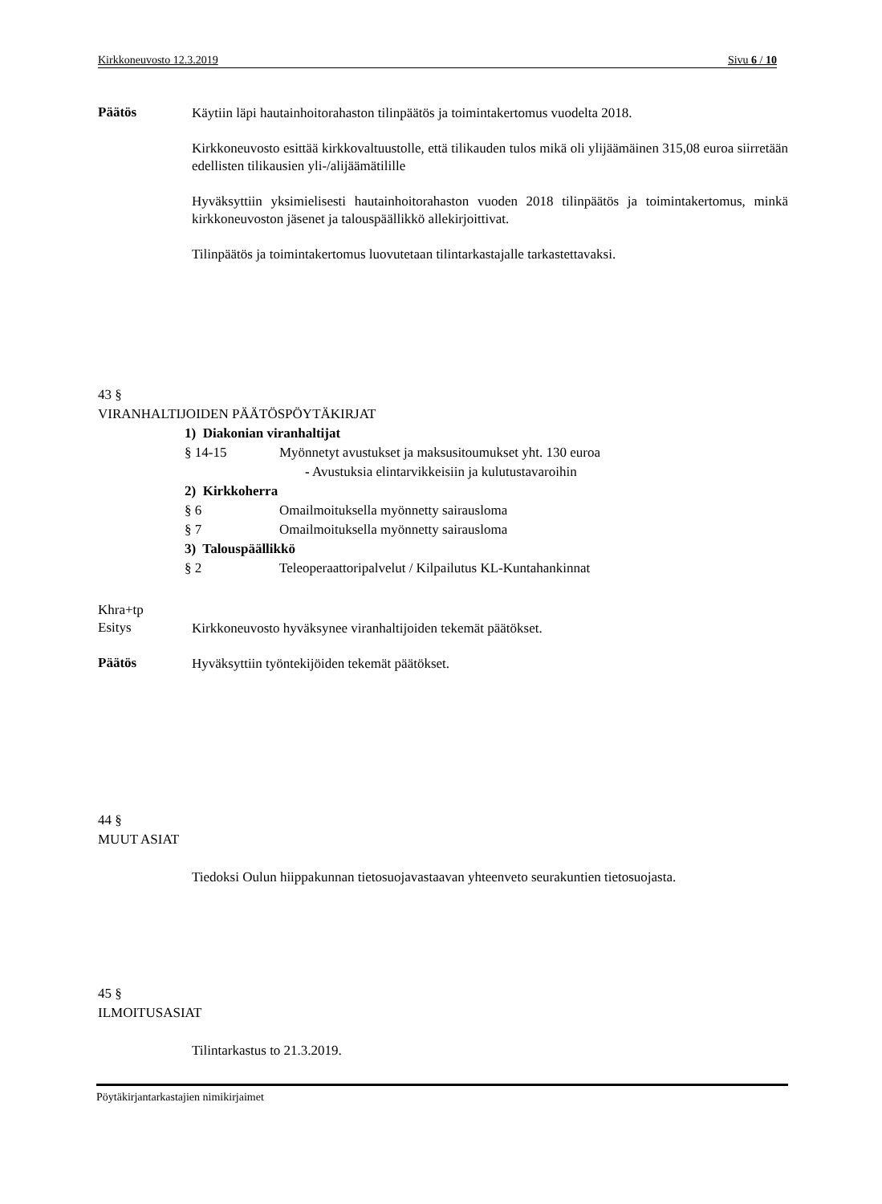Kirkkoneuvosto 12.3.2019 Sivu 6 / 10
Päätös
Käytiin läpi hautainhoitorahaston tilinpäätös ja toimintakertomus vuodelta 2018.
Kirkkoneuvosto esittää kirkkovaltuustolle, että tilikauden tulos mikä oli ylijäämäinen 315,08 euroa siirretään edellisten tilikausien yli-/alijäämätilille
Hyväksyttiin yksimielisesti hautainhoitorahaston vuoden 2018 tilinpäätös ja toimintakertomus, minkä kirkkoneuvoston jäsenet ja talouspäällikkö allekirjoittivat.
Tilinpäätös ja toimintakertomus luovutetaan tilintarkastajalle tarkastettavaksi.
43 §
VIRANHALTIJOIDEN PÄÄTÖSPÖYTÄKIRJAT
1) Diakonian viranhaltijat
§ 14-15 Myönnetyt avustukset ja maksusitoumukset yht. 130 euroa
- Avustuksia elintarvikkeisiin ja kulutustavaroihin
2) Kirkkoherra
§ 6 Omailmoituksella myönnetty sairausloma
§ 7 Omailmoituksella myönnetty sairausloma
3) Talouspäällikkö
§ 2 Teleoperaattoripalvelut / Kilpailutus KL-Kuntahankinnat
Khra+tp
Esitys
Kirkkoneuvosto hyväksynee viranhaltijoiden tekemät päätökset.
Päätös
Hyväksyttiin työntekijöiden tekemät päätökset.
44 §
MUUT ASIAT
Tiedoksi Oulun hiippakunnan tietosuojavastaavan yhteenveto seurakuntien tietosuojasta.
45 §
ILMOITUSASIAT
Tilintarkastus to 21.3.2019.
Pöytäkirjantarkastajien nimikirjaimet